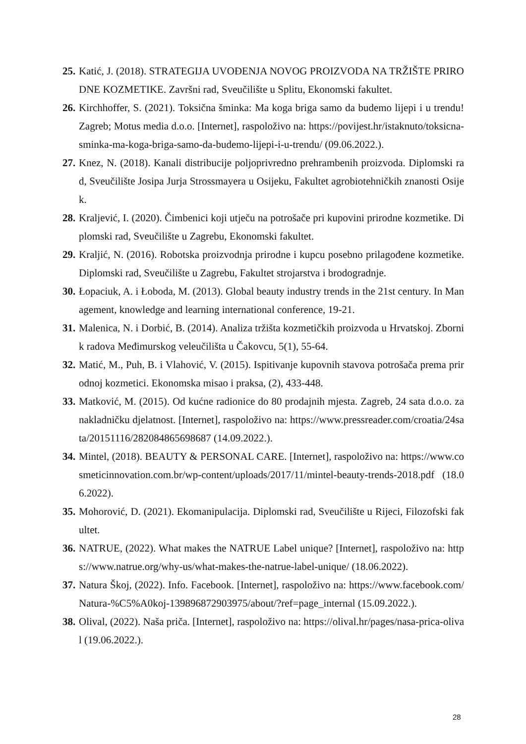25. Katić, J. (2018). STRATEGIJA UVOĐENJA NOVOG PROIZVODA NA TRŽIŠTE PRIRODNE KOZMETIKE. Završni rad, Sveučilište u Splitu, Ekonomski fakultet.
26. Kirchhoffer, S. (2021). Toksična šminka: Ma koga briga samo da budemo lijepi i u trendu! Zagreb; Motus media d.o.o. [Internet], raspoloživo na: https://povijest.hr/istaknuto/toksicna-sminka-ma-koga-briga-samo-da-budemo-lijepi-i-u-trendu/ (09.06.2022.).
27. Knez, N. (2018). Kanali distribucije poljoprivredno prehrambenih proizvoda. Diplomski rad, Sveučilište Josipa Jurja Strossmayera u Osijeku, Fakultet agrobiotehničkih znanosti Osijek.
28. Kraljević, I. (2020). Čimbenici koji utječu na potrošače pri kupovini prirodne kozmetike. Diplomski rad, Sveučilište u Zagrebu, Ekonomski fakultet.
29. Kraljić, N. (2016). Robotska proizvodnja prirodne i kupcu posebno prilagođene kozmetike. Diplomski rad, Sveučilište u Zagrebu, Fakultet strojarstva i brodogradnje.
30. Łopaciuk, A. i Łoboda, M. (2013). Global beauty industry trends in the 21st century. In Management, knowledge and learning international conference, 19-21.
31. Malenica, N. i Dorbić, B. (2014). Analiza tržišta kozmetičkih proizvoda u Hrvatskoj. Zbornik radova Međimurskog veleučilišta u Čakovcu, 5(1), 55-64.
32. Matić, M., Puh, B. i Vlahović, V. (2015). Ispitivanje kupovnih stavova potrošača prema prirodnoj kozmetici. Ekonomska misao i praksa, (2), 433-448.
33. Matković, M. (2015). Od kućne radionice do 80 prodajnih mjesta. Zagreb, 24 sata d.o.o. za nakladničku djelatnost. [Internet], raspoloživo na: https://www.pressreader.com/croatia/24sata/20151116/282084865698687 (14.09.2022.).
34. Mintel, (2018). BEAUTY & PERSONAL CARE. [Internet], raspoloživo na: https://www.cosmeticinnovation.com.br/wp-content/uploads/2017/11/mintel-beauty-trends-2018.pdf (18.06.2022).
35. Mohorović, D. (2021). Ekomanipulacija. Diplomski rad, Sveučilište u Rijeci, Filozofski fakultet.
36. NATRUE, (2022). What makes the NATRUE Label unique? [Internet], raspoloživo na: https://www.natrue.org/why-us/what-makes-the-natrue-label-unique/ (18.06.2022).
37. Natura Škoj, (2022). Info. Facebook. [Internet], raspoloživo na: https://www.facebook.com/Natura-%C5%A0koj-139896872903975/about/?ref=page_internal (15.09.2022.).
38. Olival, (2022). Naša priča. [Internet], raspoloživo na: https://olival.hr/pages/nasa-prica-olival (19.06.2022.).
28